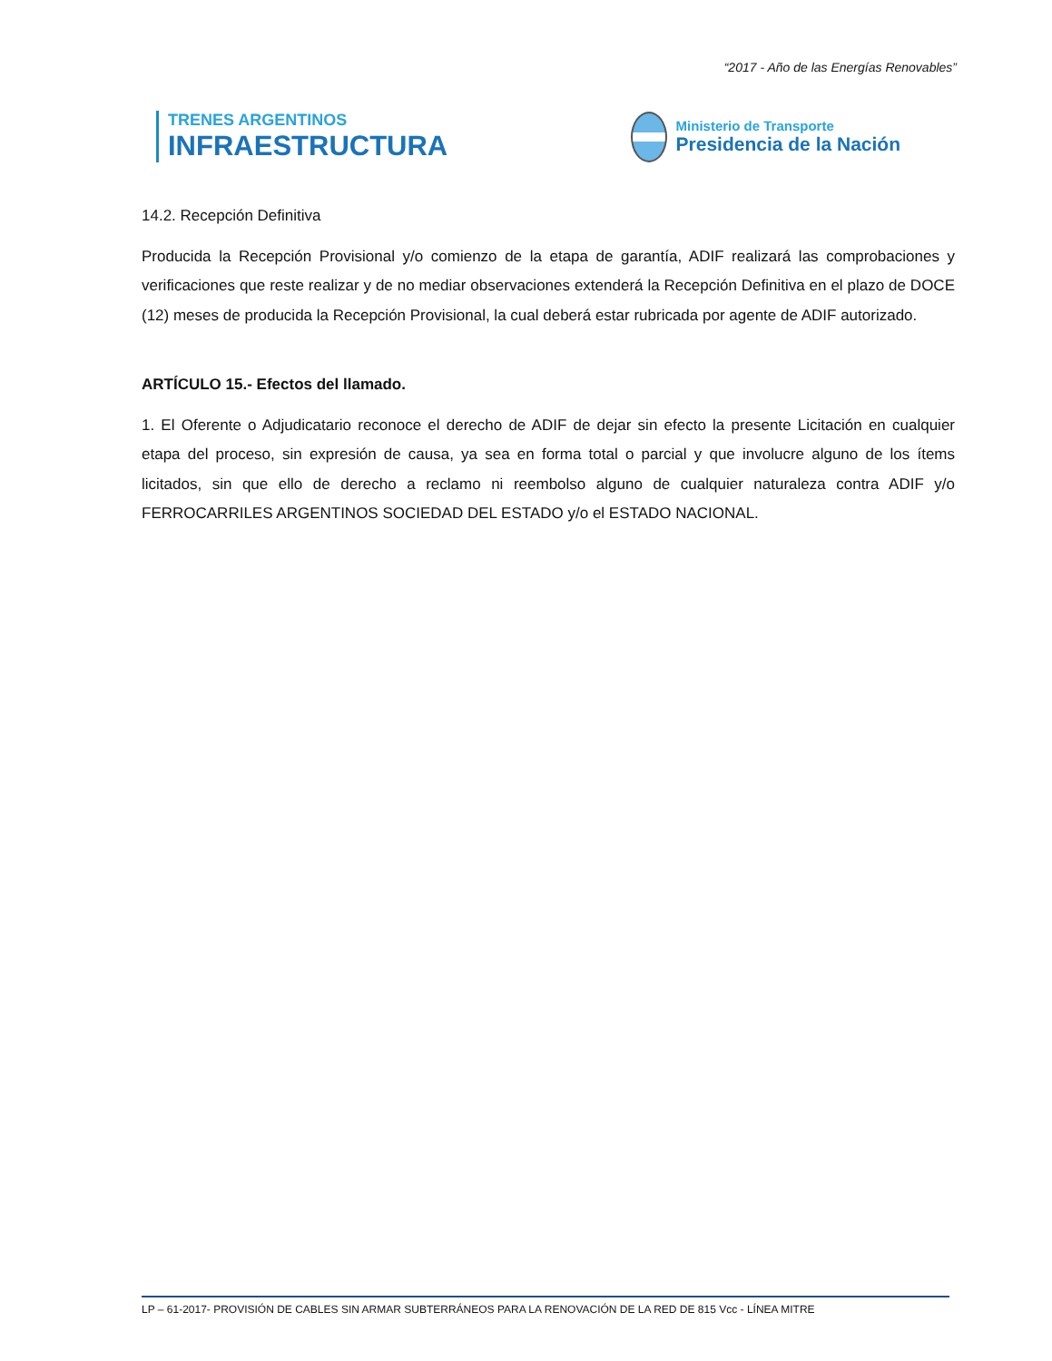“2017 - Año de las Energías Renovables”
TRENES ARGENTINOS
INFRAESTRUCTURA
Ministerio de Transporte
Presidencia de la Nación
14.2. Recepción Definitiva
Producida la Recepción Provisional y/o comienzo de la etapa de garantía, ADIF realizará las comprobaciones y verificaciones que reste realizar y de no mediar observaciones extenderá la Recepción Definitiva en el plazo de DOCE (12) meses de producida la Recepción Provisional, la cual deberá estar rubricada por agente de ADIF autorizado.
ARTÍCULO 15.- Efectos del llamado.
1. El Oferente o Adjudicatario reconoce el derecho de ADIF de dejar sin efecto la presente Licitación en cualquier etapa del proceso, sin expresión de causa, ya sea en forma total o parcial y que involucre alguno de los ítems licitados, sin que ello de derecho a reclamo ni reembolso alguno de cualquier naturaleza contra ADIF y/o FERROCARRILES ARGENTINOS SOCIEDAD DEL ESTADO y/o el ESTADO NACIONAL.
LP – 61-2017- PROVISIÓN DE CABLES SIN ARMAR SUBTERRÁNEOS PARA LA RENOVACIÓN DE LA RED DE 815 Vcc - LÍNEA MITRE